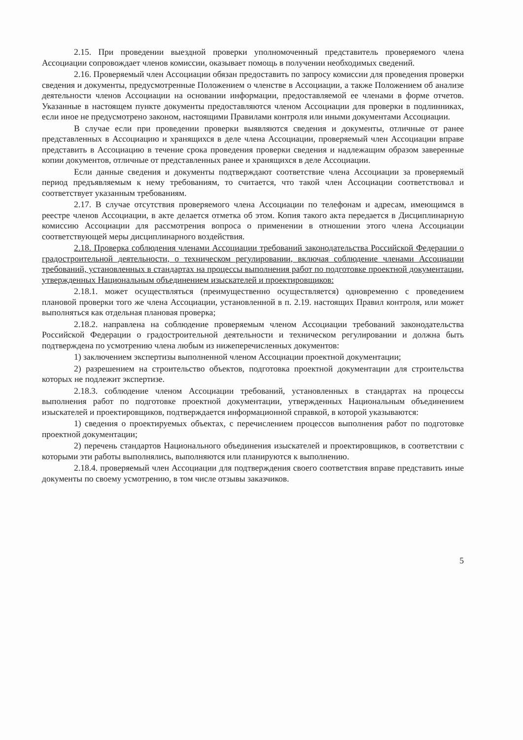2.15. При проведении выездной проверки уполномоченный представитель проверяемого члена Ассоциации сопровождает членов комиссии, оказывает помощь в получении необходимых сведений.
2.16. Проверяемый член Ассоциации обязан предоставить по запросу комиссии для проведения проверки сведения и документы, предусмотренные Положением о членстве в Ассоциации, а также Положением об анализе деятельности членов Ассоциации на основании информации, предоставляемой ее членами в форме отчетов. Указанные в настоящем пункте документы предоставляются членом Ассоциации для проверки в подлинниках, если иное не предусмотрено законом, настоящими Правилами контроля или иными документами Ассоциации.
В случае если при проведении проверки выявляются сведения и документы, отличные от ранее представленных в Ассоциацию и хранящихся в деле члена Ассоциации, проверяемый член Ассоциации вправе представить в Ассоциацию в течение срока проведения проверки сведения и надлежащим образом заверенные копии документов, отличные от представленных ранее и хранящихся в деле Ассоциации.
Если данные сведения и документы подтверждают соответствие члена Ассоциации за проверяемый период предъявляемым к нему требованиям, то считается, что такой член Ассоциации соответствовал и соответствует указанным требованиям.
2.17. В случае отсутствия проверяемого члена Ассоциации по телефонам и адресам, имеющимся в реестре членов Ассоциации, в акте делается отметка об этом. Копия такого акта передается в Дисциплинарную комиссию Ассоциации для рассмотрения вопроса о применении в отношении этого члена Ассоциации соответствующей меры дисциплинарного воздействия.
2.18. Проверка соблюдения членами Ассоциации требований законодательства Российской Федерации о градостроительной деятельности, о техническом регулировании, включая соблюдение членами Ассоциации требований, установленных в стандартах на процессы выполнения работ по подготовке проектной документации, утвержденных Национальным объединением изыскателей и проектировщиков:
2.18.1. может осуществляться (преимущественно осуществляется) одновременно с проведением плановой проверки того же члена Ассоциации, установленной в п. 2.19. настоящих Правил контроля, или может выполняться как отдельная плановая проверка;
2.18.2. направлена на соблюдение проверяемым членом Ассоциации требований законодательства Российской Федерации о градостроительной деятельности и техническом регулировании и должна быть подтверждена по усмотрению члена любым из нижеперечисленных документов:
1) заключением экспертизы выполненной членом Ассоциации проектной документации;
2) разрешением на строительство объектов, подготовка проектной документации для строительства которых не подлежит экспертизе.
2.18.3. соблюдение членом Ассоциации требований, установленных в стандартах на процессы выполнения работ по подготовке проектной документации, утвержденных Национальным объединением изыскателей и проектировщиков, подтверждается информационной справкой, в которой указываются:
1) сведения о проектируемых объектах, с перечислением процессов выполнения работ по подготовке проектной документации;
2) перечень стандартов Национального объединения изыскателей и проектировщиков, в соответствии с которыми эти работы выполнялись, выполняются или планируются к выполнению.
2.18.4. проверяемый член Ассоциации для подтверждения своего соответствия вправе представить иные документы по своему усмотрению, в том числе отзывы заказчиков.
5